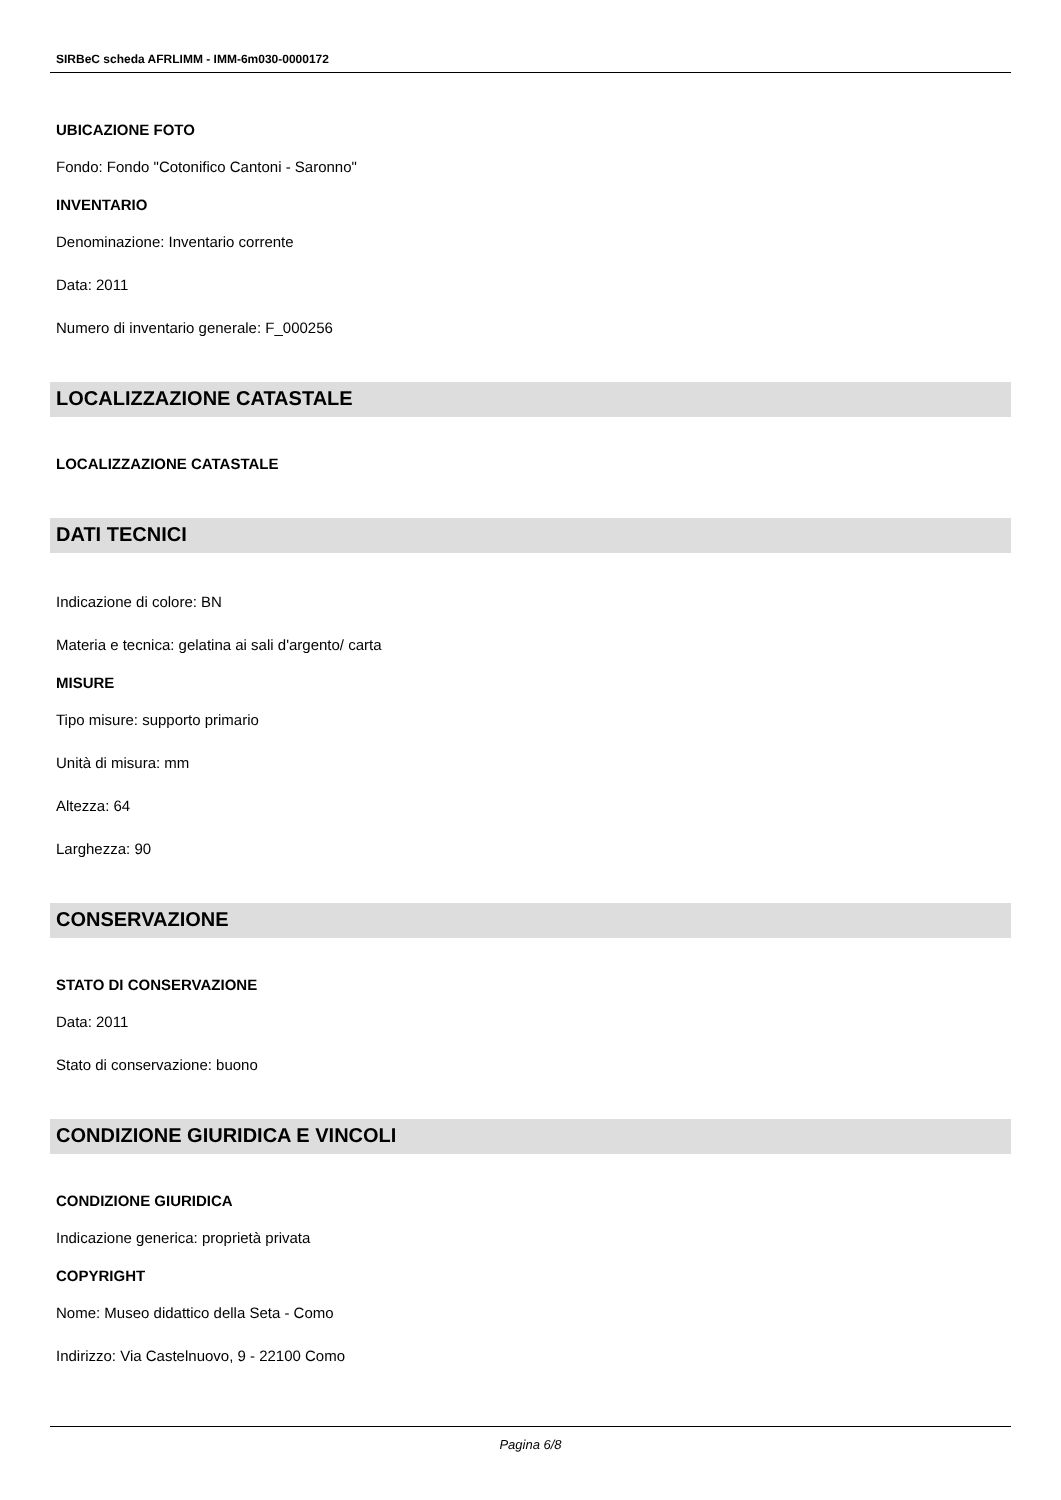SIRBeC scheda AFRLIMM - IMM-6m030-0000172
UBICAZIONE FOTO
Fondo: Fondo "Cotonifico Cantoni - Saronno"
INVENTARIO
Denominazione: Inventario corrente
Data: 2011
Numero di inventario generale: F_000256
LOCALIZZAZIONE CATASTALE
LOCALIZZAZIONE CATASTALE
DATI TECNICI
Indicazione di colore: BN
Materia e tecnica: gelatina ai sali d'argento/ carta
MISURE
Tipo misure: supporto primario
Unità di misura: mm
Altezza: 64
Larghezza: 90
CONSERVAZIONE
STATO DI CONSERVAZIONE
Data: 2011
Stato di conservazione: buono
CONDIZIONE GIURIDICA E VINCOLI
CONDIZIONE GIURIDICA
Indicazione generica: proprietà privata
COPYRIGHT
Nome: Museo didattico della Seta - Como
Indirizzo: Via Castelnuovo, 9 - 22100 Como
Pagina 6/8